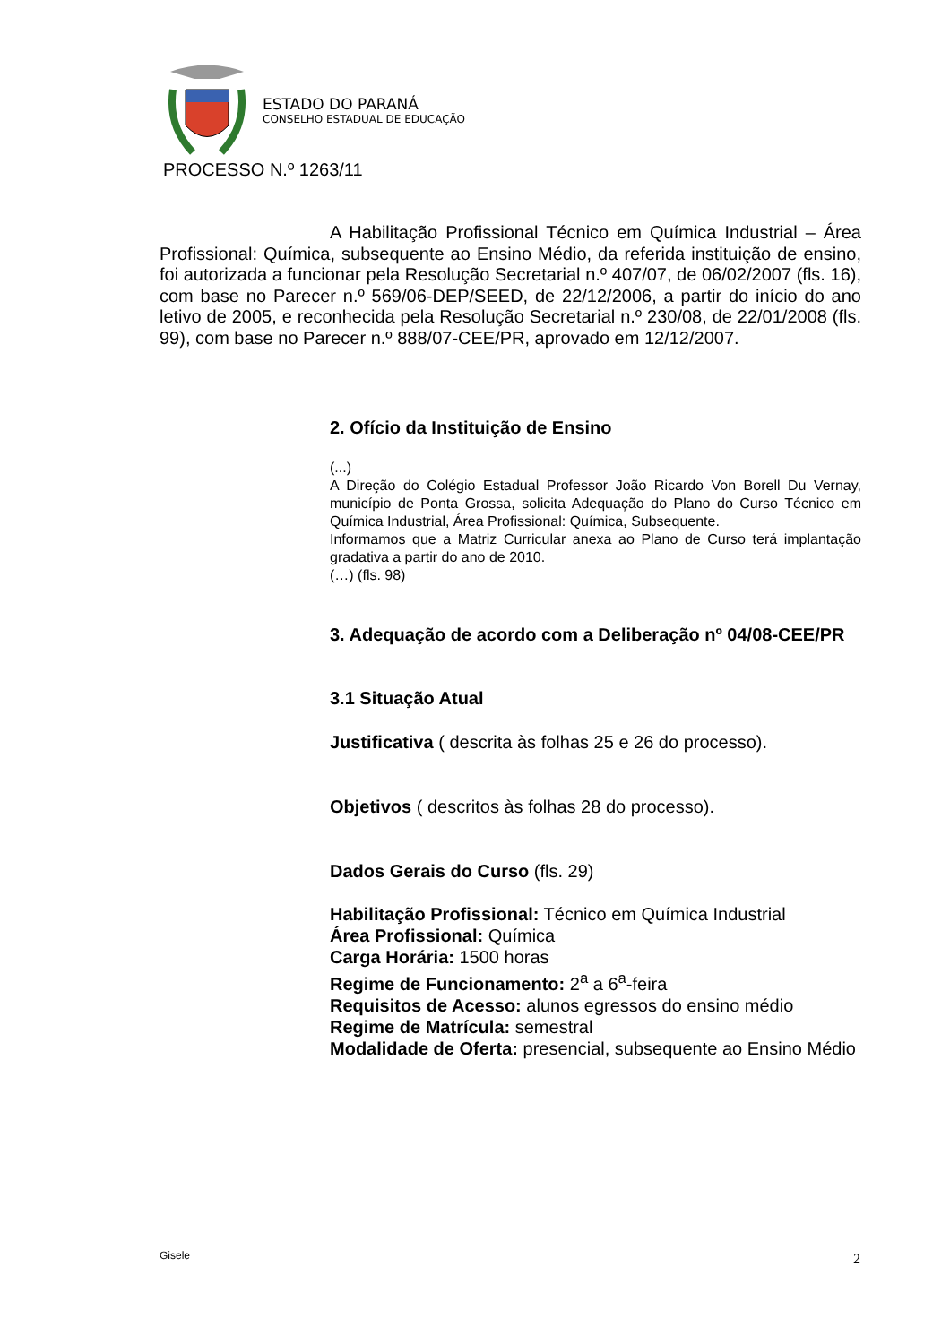ESTADO DO PARANÁ
CONSELHO ESTADUAL DE EDUCAÇÃO
PROCESSO N.º 1263/11
A Habilitação Profissional Técnico em Química Industrial – Área Profissional: Química, subsequente ao Ensino Médio, da referida instituição de ensino, foi autorizada a funcionar pela Resolução Secretarial n.º 407/07, de 06/02/2007 (fls. 16), com base no Parecer n.º 569/06-DEP/SEED, de 22/12/2006, a partir do início do ano letivo de 2005, e reconhecida pela Resolução Secretarial n.º 230/08, de 22/01/2008 (fls. 99), com base no Parecer n.º 888/07-CEE/PR, aprovado em 12/12/2007.
2. Ofício da Instituição de Ensino
(...)
A Direção do Colégio Estadual Professor João Ricardo Von Borell Du Vernay, município de Ponta Grossa, solicita Adequação do Plano do Curso Técnico em Química Industrial, Área Profissional: Química, Subsequente.
Informamos que a Matriz Curricular anexa ao Plano de Curso terá implantação gradativa a partir do ano de 2010.
(…) (fls. 98)
3. Adequação de acordo com a Deliberação nº 04/08-CEE/PR
3.1 Situação Atual
Justificativa ( descrita às folhas 25 e 26 do processo).
Objetivos ( descritos às folhas 28 do processo).
Dados Gerais do Curso (fls. 29)
Habilitação Profissional: Técnico em Química Industrial
Área Profissional: Química
Carga Horária: 1500 horas
Regime de Funcionamento: 2<sup>a</sup> a 6<sup>a</sup>-feira
Requisitos de Acesso: alunos egressos do ensino médio
Regime de Matrícula: semestral
Modalidade de Oferta: presencial, subsequente ao Ensino Médio
Gisele 2